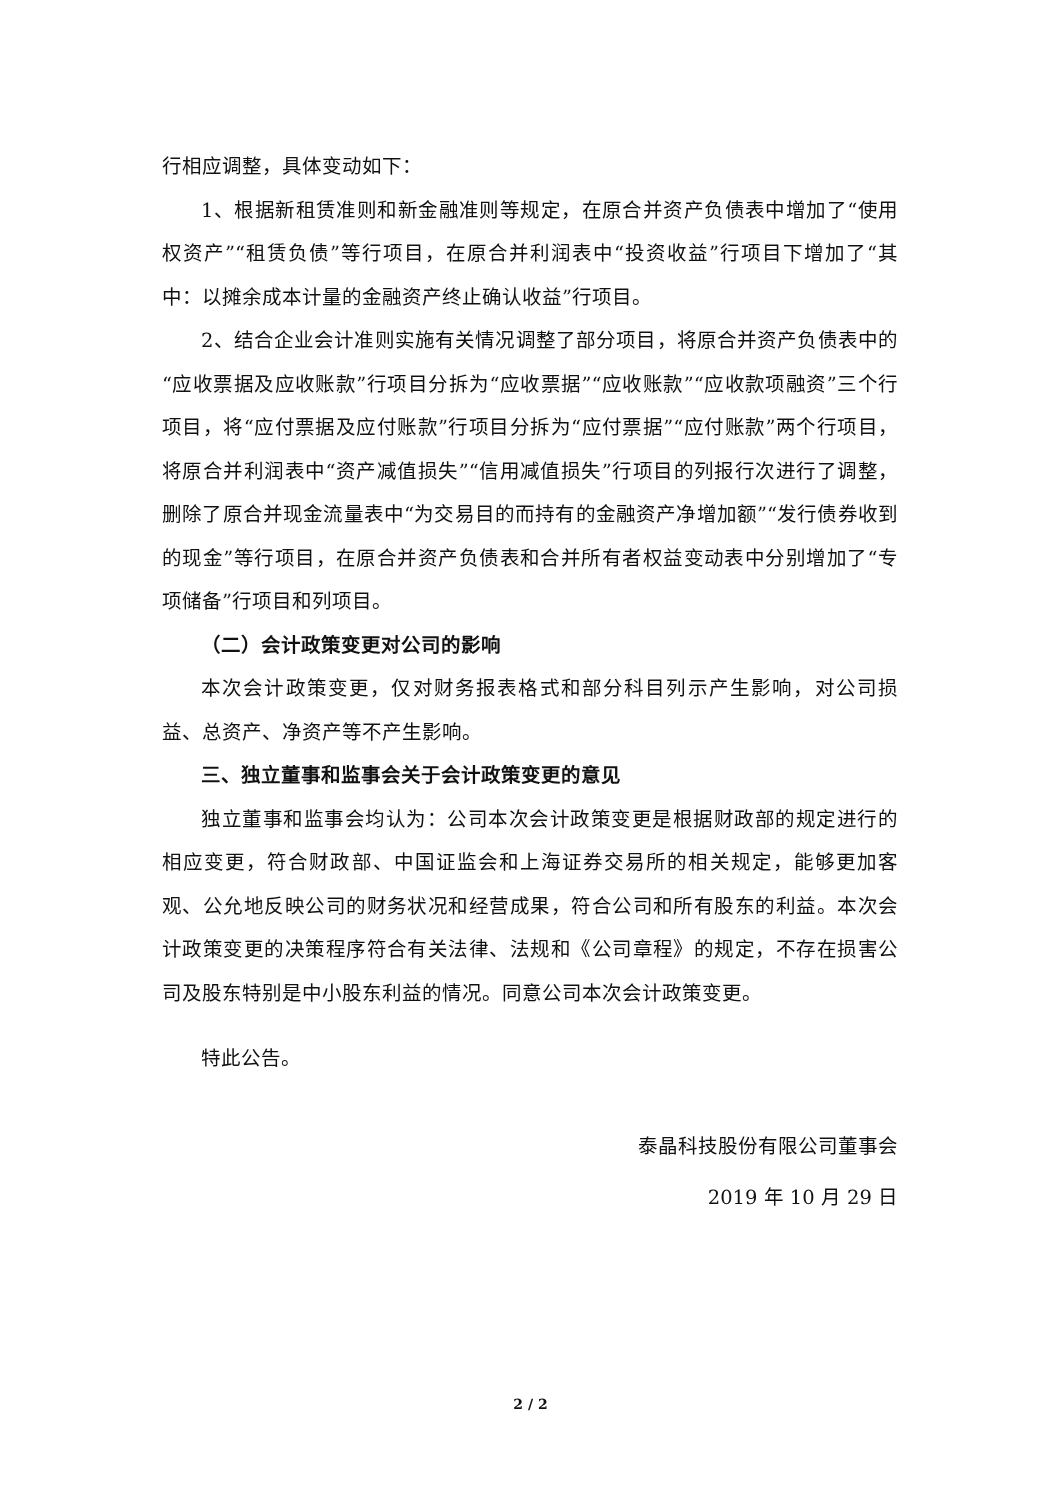行相应调整，具体变动如下：
1、根据新租赁准则和新金融准则等规定，在原合并资产负债表中增加了“使用权资产”“租赁负债”等行项目，在原合并利润表中“投资收益”行项目下增加了“其中：以摊余成本计量的金融资产终止确认收益”行项目。
2、结合企业会计准则实施有关情况调整了部分项目，将原合并资产负债表中的“应收票据及应收账款”行项目分拆为“应收票据”“应收账款”“应收款项融资”三个行项目，将“应付票据及应付账款”行项目分拆为“应付票据”“应付账款”两个行项目，将原合并利润表中“资产减值损失”“信用减值损失”行项目的列报行次进行了调整，删除了原合并现金流量表中“为交易目的而持有的金融资产净增加额”“发行债券收到的现金”等行项目，在原合并资产负债表和合并所有者权益变动表中分别增加了“专项储备”行项目和列项目。
（二）会计政策变更对公司的影响
本次会计政策变更，仅对财务报表格式和部分科目列示产生影响，对公司损益、总资产、净资产等不产生影响。
三、独立董事和监事会关于会计政策变更的意见
独立董事和监事会均认为：公司本次会计政策变更是根据财政部的规定进行的相应变更，符合财政部、中国证监会和上海证券交易所的相关规定，能够更加客观、公允地反映公司的财务状况和经营成果，符合公司和所有股东的利益。本次会计政策变更的决策程序符合有关法律、法规和《公司章程》的规定，不存在损害公司及股东特别是中小股东利益的情况。同意公司本次会计政策变更。
特此公告。
泰晶科技股份有限公司董事会
2019 年 10 月 29 日
2 / 2